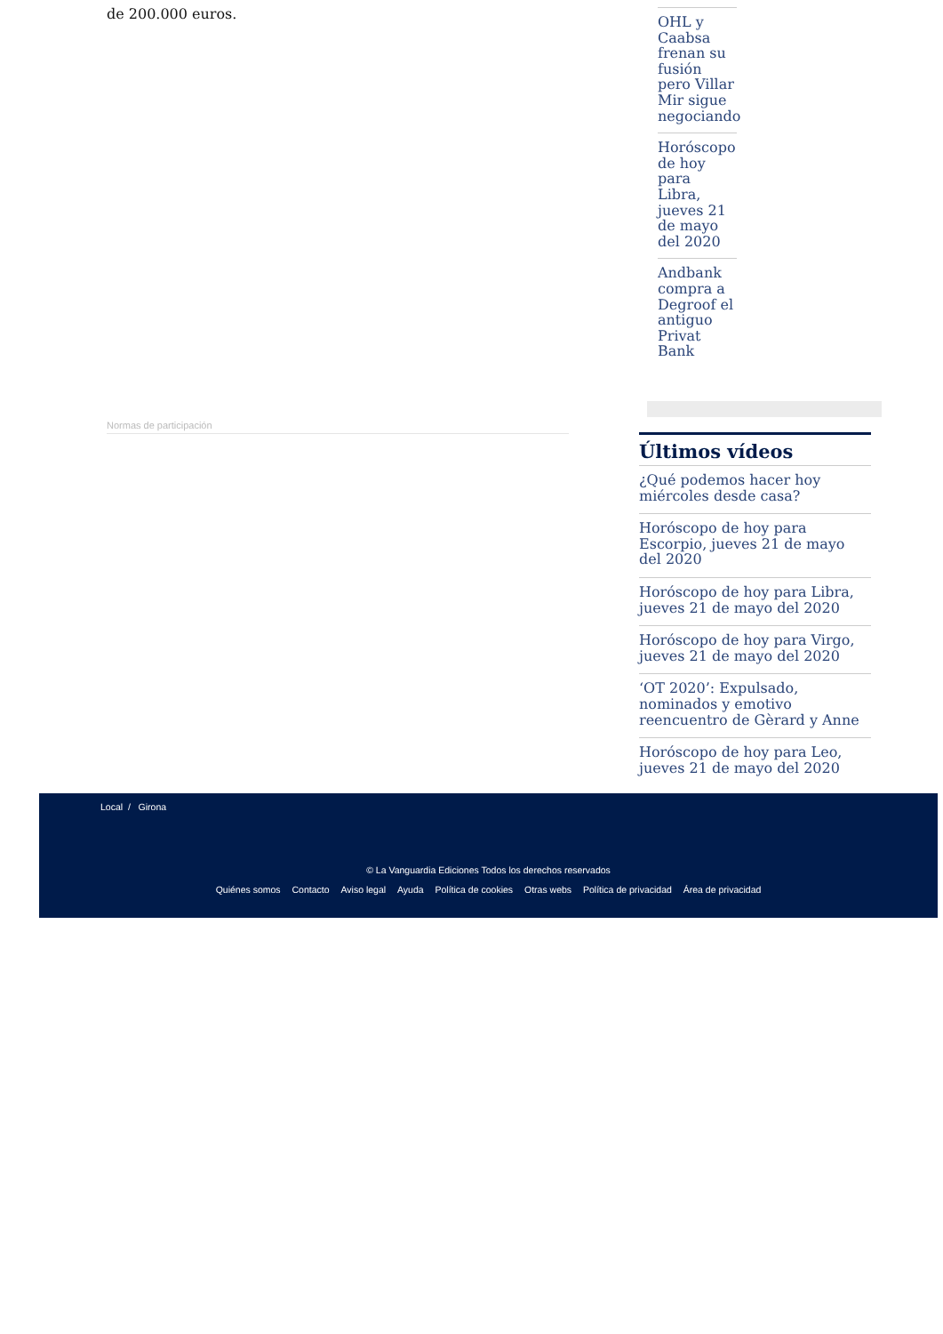de 200.000 euros.
OHL y Caabsa frenan su fusión pero Villar Mir sigue negociando
Horóscopo de hoy para Libra, jueves 21 de mayo del 2020
Andbank compra a Degroof el antiguo Privat Bank
Normas de participación
Últimos vídeos
¿Qué podemos hacer hoy miércoles desde casa?
Horóscopo de hoy para Escorpio, jueves 21 de mayo del 2020
Horóscopo de hoy para Libra, jueves 21 de mayo del 2020
Horóscopo de hoy para Virgo, jueves 21 de mayo del 2020
‘OT 2020’: Expulsado, nominados y emotivo reencuentro de Gèrard y Anne
Horóscopo de hoy para Leo, jueves 21 de mayo del 2020
Local / Girona
© La Vanguardia Ediciones Todos los derechos reservados
Quiénes somos Contacto Aviso legal Ayuda Política de cookies Otras webs Política de privacidad Área de privacidad